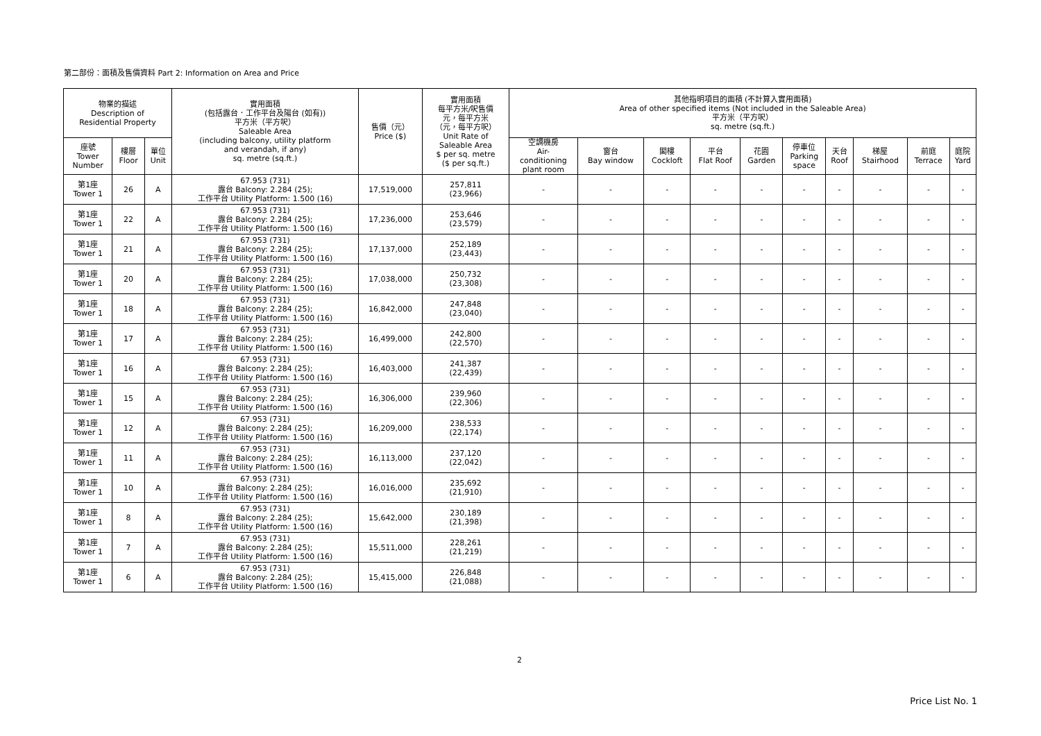第二部份：面積及售價資料 Part 2: Information on Area and Price
| 物業的描述 Description of Residential Property | | | 實用面積 (包括露台．工作平台及陽台 (如有)) 平方米（平方呎） Saleable Area (including balcony, utility platform and verandah, if any) sq. metre (sq.ft.) | 售價（元） Price ($) | 實用面積 每平方米/呎售價 元，每平方米 （元，每平方呎） Unit Rate of Saleable Area $ per sq. metre ($ per sq.ft.) | 其他指明項目的面積 (不計算入實用面積) Area of other specified items (Not included in the Saleable Area) 平方米（平方呎） sq. metre (sq.ft.) | | | | | | | | | |
| --- | --- | --- | --- | --- | --- | --- | --- | --- | --- | --- | --- | --- | --- | --- | --- |
| 座號 Tower Number | 樓層 Floor | 單位 Unit | | | | 空調機房 Air- conditioning plant room | 窗台 Bay window | 閣樓 Cockloft | 平台 Flat Roof | 花園 Garden | 停車位 Parking space | 天台 Roof | 梯屋 Stairhood | 前庭 Terrace | 庭院 Yard |
| 第1座 Tower 1 | 26 | A | 67.953 (731) 露台 Balcony: 2.284 (25); 工作平台 Utility Platform: 1.500 (16) | 17,519,000 | 257,811 (23,966) | - | - | - | - | - | - | - | - | - | - |
| 第1座 Tower 1 | 22 | A | 67.953 (731) 露台 Balcony: 2.284 (25); 工作平台 Utility Platform: 1.500 (16) | 17,236,000 | 253,646 (23,579) | - | - | - | - | - | - | - | - | - | - |
| 第1座 Tower 1 | 21 | A | 67.953 (731) 露台 Balcony: 2.284 (25); 工作平台 Utility Platform: 1.500 (16) | 17,137,000 | 252,189 (23,443) | - | - | - | - | - | - | - | - | - | - |
| 第1座 Tower 1 | 20 | A | 67.953 (731) 露台 Balcony: 2.284 (25); 工作平台 Utility Platform: 1.500 (16) | 17,038,000 | 250,732 (23,308) | - | - | - | - | - | - | - | - | - | - |
| 第1座 Tower 1 | 18 | A | 67.953 (731) 露台 Balcony: 2.284 (25); 工作平台 Utility Platform: 1.500 (16) | 16,842,000 | 247,848 (23,040) | - | - | - | - | - | - | - | - | - | - |
| 第1座 Tower 1 | 17 | A | 67.953 (731) 露台 Balcony: 2.284 (25); 工作平台 Utility Platform: 1.500 (16) | 16,499,000 | 242,800 (22,570) | - | - | - | - | - | - | - | - | - | - |
| 第1座 Tower 1 | 16 | A | 67.953 (731) 露台 Balcony: 2.284 (25); 工作平台 Utility Platform: 1.500 (16) | 16,403,000 | 241,387 (22,439) | - | - | - | - | - | - | - | - | - | - |
| 第1座 Tower 1 | 15 | A | 67.953 (731) 露台 Balcony: 2.284 (25); 工作平台 Utility Platform: 1.500 (16) | 16,306,000 | 239,960 (22,306) | - | - | - | - | - | - | - | - | - | - |
| 第1座 Tower 1 | 12 | A | 67.953 (731) 露台 Balcony: 2.284 (25); 工作平台 Utility Platform: 1.500 (16) | 16,209,000 | 238,533 (22,174) | - | - | - | - | - | - | - | - | - | - |
| 第1座 Tower 1 | 11 | A | 67.953 (731) 露台 Balcony: 2.284 (25); 工作平台 Utility Platform: 1.500 (16) | 16,113,000 | 237,120 (22,042) | - | - | - | - | - | - | - | - | - | - |
| 第1座 Tower 1 | 10 | A | 67.953 (731) 露台 Balcony: 2.284 (25); 工作平台 Utility Platform: 1.500 (16) | 16,016,000 | 235,692 (21,910) | - | - | - | - | - | - | - | - | - | - |
| 第1座 Tower 1 | 8 | A | 67.953 (731) 露台 Balcony: 2.284 (25); 工作平台 Utility Platform: 1.500 (16) | 15,642,000 | 230,189 (21,398) | - | - | - | - | - | - | - | - | - | - |
| 第1座 Tower 1 | 7 | A | 67.953 (731) 露台 Balcony: 2.284 (25); 工作平台 Utility Platform: 1.500 (16) | 15,511,000 | 228,261 (21,219) | - | - | - | - | - | - | - | - | - | - |
| 第1座 Tower 1 | 6 | A | 67.953 (731) 露台 Balcony: 2.284 (25); 工作平台 Utility Platform: 1.500 (16) | 15,415,000 | 226,848 (21,088) | - | - | - | - | - | - | - | - | - | - |
2
Price List No. 1